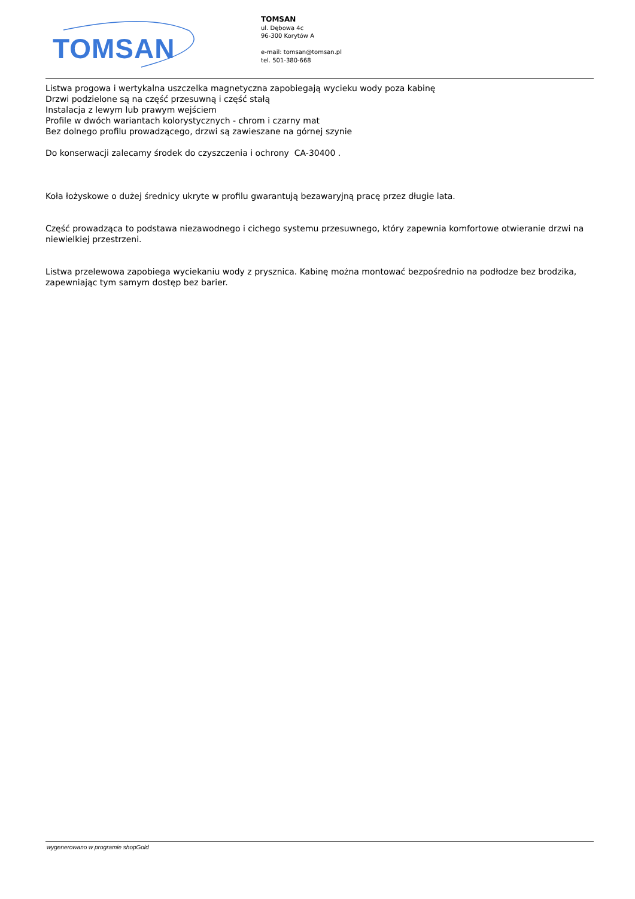TOMSAN
TOMSAN
ul. Dębowa 4c
96-300 Korytów A
e-mail: tomsan@tomsan.pl
tel. 501-380-668
Listwa progowa i wertykalna uszczelka magnetyczna zapobiegają wycieku wody poza kabinę
Drzwi podzielone są na część przesuwną i część stałą
Instalacja z lewym lub prawym wejściem
Profile w dwóch wariantach kolorystycznych - chrom i czarny mat
Bez dolnego profilu prowadzącego, drzwi są zawieszane na górnej szynie
Do konserwacji zalecamy środek do czyszczenia i ochrony CA-30400 .
Koła łożyskowe o dużej średnicy ukryte w profilu gwarantują bezawaryjną pracę przez długie lata.
Część prowadząca to podstawa niezawodnego i cichego systemu przesuwnego, który zapewnia komfortowe otwieranie drzwi na niewielkiej przestrzeni.
Listwa przelewowa zapobiega wyciekaniu wody z prysznica. Kabinę można montować bezpośrednio na podłodze bez brodzika, zapewniając tym samym dostęp bez barier.
wygenerowano w programie shopGold